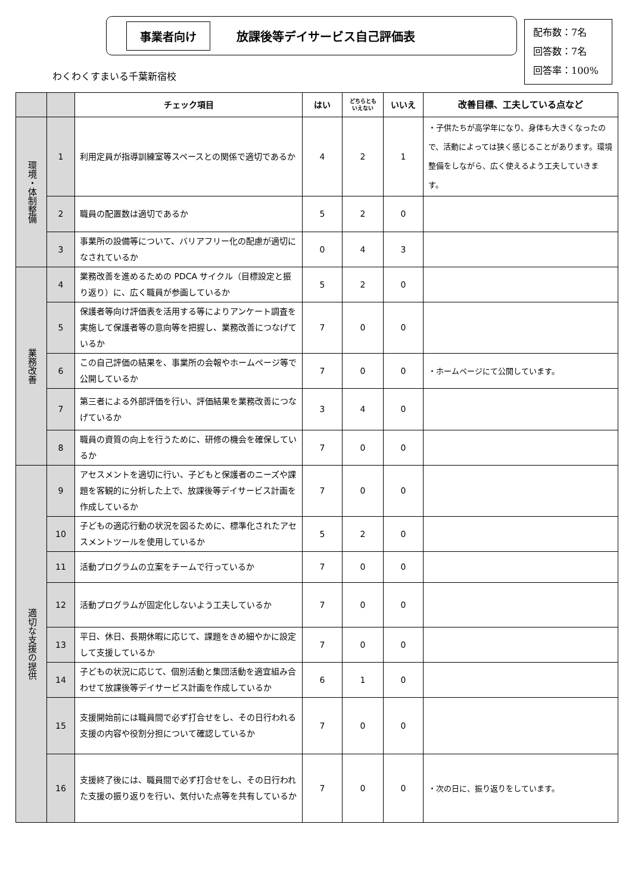事業者向け 放課後等デイサービス自己評価表
配布数：7名
回答数：7名
回答率：100%
わくわくすまいる千葉新宿校
| | | チェック項目 | はい | どちらとも いえない | いいえ | 改善目標、工夫している点など |
| --- | --- | --- | --- | --- | --- | --- |
| 環境・体制整備 | 1 | 利用定員が指導訓練室等スペースとの関係で適切であるか | 4 | 2 | 1 | ・子供たちが高学年になり、身体も大きくなったので、活動によっては狭く感じることがあります。環境整備をしながら、広く使えるよう工夫していきます。 |
| | 2 | 職員の配置数は適切であるか | 5 | 2 | 0 | |
| | 3 | 事業所の設備等について、バリアフリー化の配慮が適切になされているか | 0 | 4 | 3 | |
| 業務改善 | 4 | 業務改善を進めるための PDCA サイクル（目標設定と振り返り）に、広く職員が参画しているか | 5 | 2 | 0 | |
| | 5 | 保護者等向け評価表を活用する等によりアンケート調査を実施して保護者等の意向等を把握し、業務改善につなげているか | 7 | 0 | 0 | |
| | 6 | この自己評価の結果を、事業所の会報やホームページ等で公開しているか | 7 | 0 | 0 | ・ホームページにて公開しています。 |
| | 7 | 第三者による外部評価を行い、評価結果を業務改善につなげているか | 3 | 4 | 0 | |
| | 8 | 職員の資質の向上を行うために、研修の機会を確保しているか | 7 | 0 | 0 | |
| 適切な支援の提供 | 9 | アセスメントを適切に行い、子どもと保護者のニーズや課題を客観的に分析した上で、放課後等デイサービス計画を作成しているか | 7 | 0 | 0 | |
| | 10 | 子どもの適応行動の状況を図るために、標準化されたアセスメントツールを使用しているか | 5 | 2 | 0 | |
| | 11 | 活動プログラムの立案をチームで行っているか | 7 | 0 | 0 | |
| | 12 | 活動プログラムが固定化しないよう工夫しているか | 7 | 0 | 0 | |
| | 13 | 平日、休日、長期休暇に応じて、課題をきめ細やかに設定して支援しているか | 7 | 0 | 0 | |
| | 14 | 子どもの状況に応じて、個別活動と集団活動を適宜組み合わせて放課後等デイサービス計画を作成しているか | 6 | 1 | 0 | |
| | 15 | 支援開始前には職員間で必ず打合せをし、その日行われる支援の内容や役割分担について確認しているか | 7 | 0 | 0 | |
| | 16 | 支援終了後には、職員間で必ず打合せをし、その日行われた支援の振り返りを行い、気付いた点等を共有しているか | 7 | 0 | 0 | ・次の日に、振り返りをしています。 |